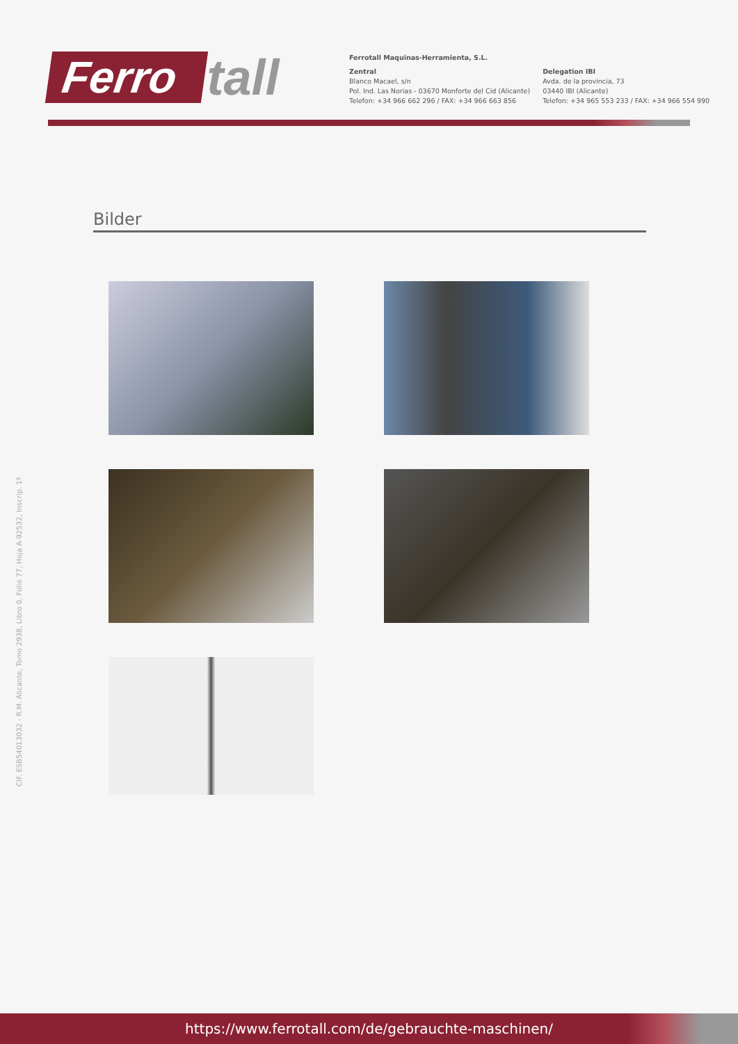Ferro tall
Ferrotall Maquinas-Herramienta, S.L.
Zentral
Blanco Macael, s/n
Pol. Ind. Las Norias - 03670 Monforte del Cid (Alicante)
Telefon: +34 966 662 296 / FAX: +34 966 663 856
Delegation IBI
Avda. de la provincia, 73
03440 IBI (Alicante)
Telefon: +34 965 553 233 / FAX: +34 966 554 990
Bilder
CIF. ESB54013032 - R.M. Alicante, Tomo 2938, Libro 0, Folio 77, Hoja A-92532, Inscrip. 1ª
https://www.ferrotall.com/de/gebrauchte-maschinen/